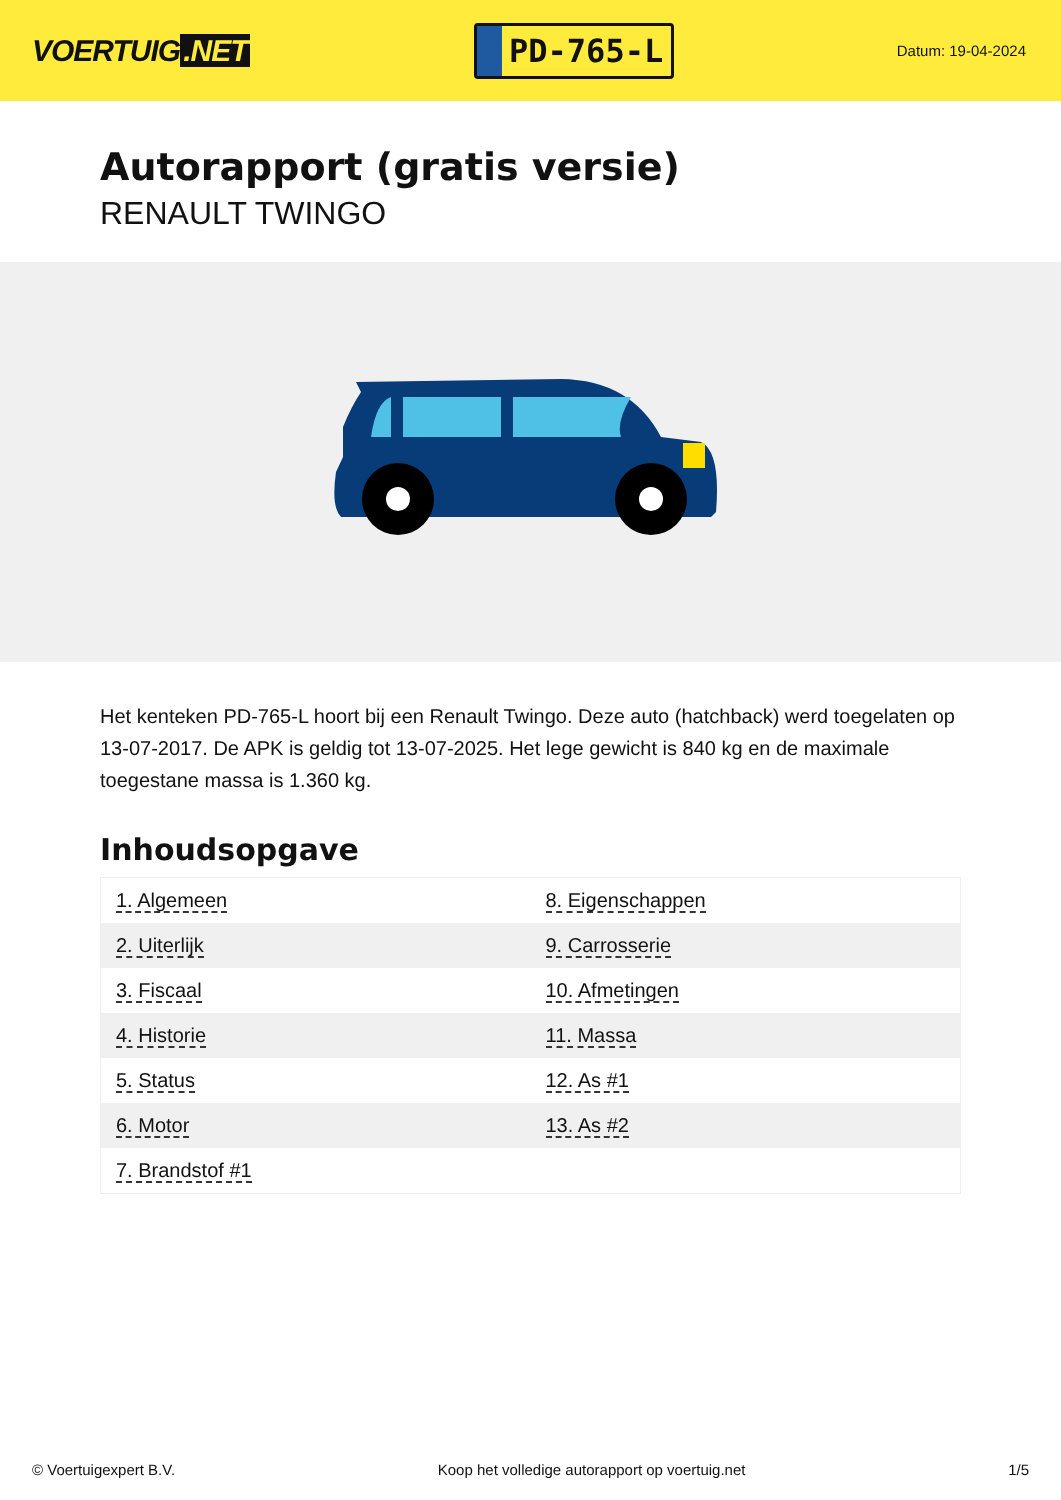VOERTUIG.NET
PD-765-L
Datum: 19-04-2024
Autorapport (gratis versie)
RENAULT TWINGO
Het kenteken PD-765-L hoort bij een Renault Twingo. Deze auto (hatchback) werd toegelaten op 13-07-2017. De APK is geldig tot 13-07-2025. Het lege gewicht is 840 kg en de maximale toegestane massa is 1.360 kg.
Inhoudsopgave
| 1. Algemeen | 8. Eigenschappen |
| 2. Uiterlijk | 9. Carrosserie |
| 3. Fiscaal | 10. Afmetingen |
| 4. Historie | 11. Massa |
| 5. Status | 12. As #1 |
| 6. Motor | 13. As #2 |
| 7. Brandstof #1 | |
© Voertuigexpert B.V. Koop het volledige autorapport op voertuig.net 1/5